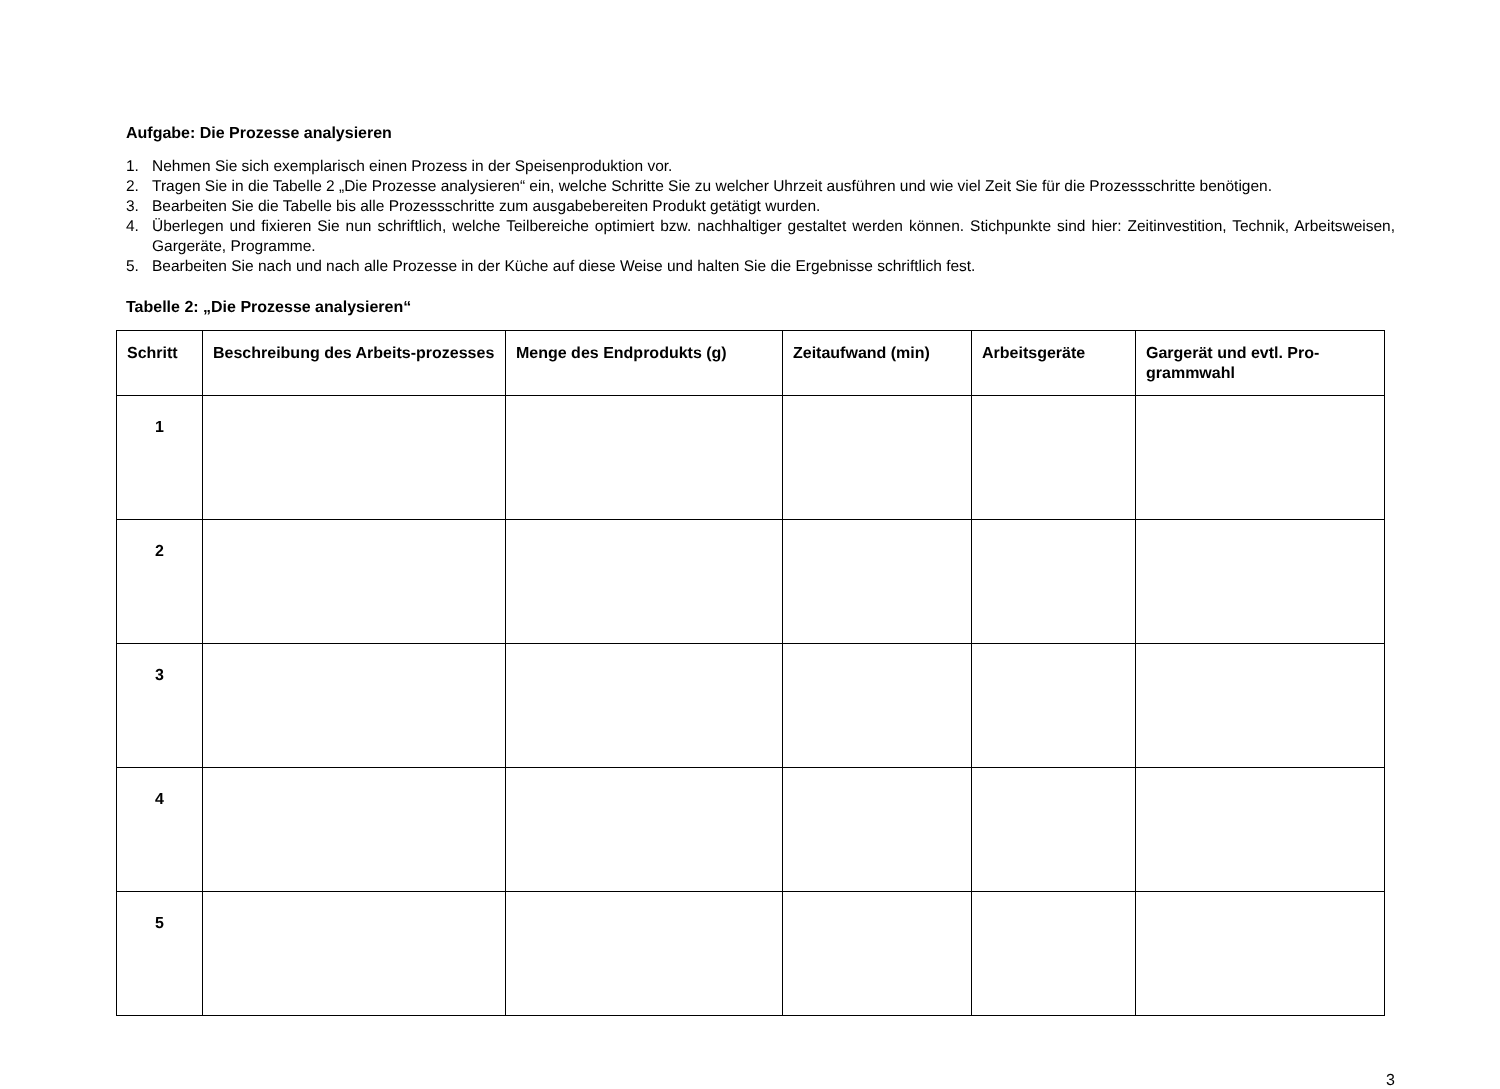Aufgabe: Die Prozesse analysieren
1. Nehmen Sie sich exemplarisch einen Prozess in der Speisenproduktion vor.
2. Tragen Sie in die Tabelle 2 „Die Prozesse analysieren“ ein, welche Schritte Sie zu welcher Uhrzeit ausführen und wie viel Zeit Sie für die Prozessschritte benötigen.
3. Bearbeiten Sie die Tabelle bis alle Prozessschritte zum ausgabebereiten Produkt getätigt wurden.
4. Überlegen und fixieren Sie nun schriftlich, welche Teilbereiche optimiert bzw. nachhaltiger gestaltet werden können. Stichpunkte sind hier: Zeitinvestition, Technik, Arbeitsweisen, Gargeräte, Programme.
5. Bearbeiten Sie nach und nach alle Prozesse in der Küche auf diese Weise und halten Sie die Ergebnisse schriftlich fest.
Tabelle 2: „Die Prozesse analysieren“
| Schritt | Beschreibung des Arbeits-prozesses | Menge des Endprodukts (g) | Zeitaufwand (min) | Arbeitsgeräte | Gargerät und evtl. Pro-grammwahl |
| --- | --- | --- | --- | --- | --- |
| 1 | | | | | |
| 2 | | | | | |
| 3 | | | | | |
| 4 | | | | | |
| 5 | | | | | |
3